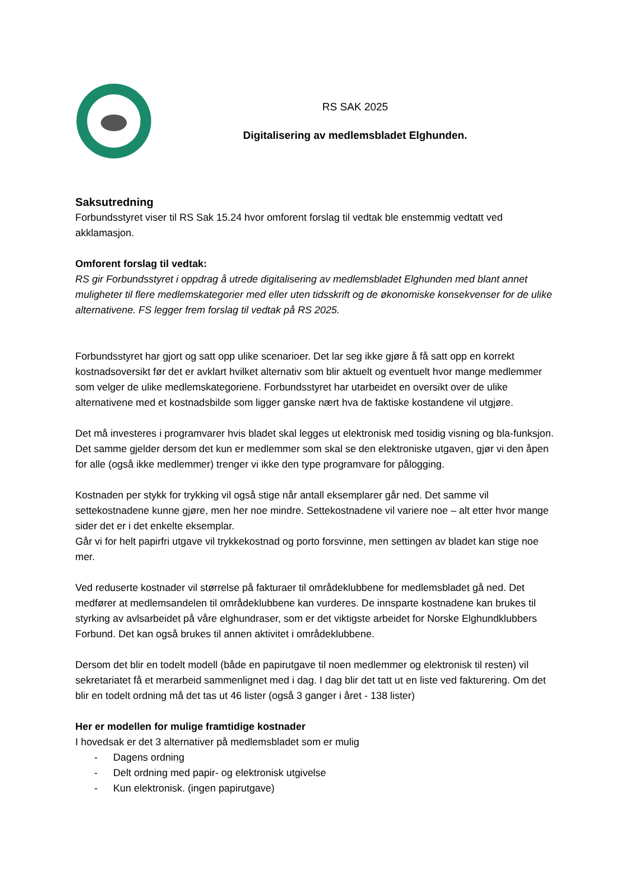RS SAK 2025
Digitalisering av medlemsbladet Elghunden.
Saksutredning
Forbundsstyret viser til RS Sak 15.24 hvor omforent forslag til vedtak ble enstemmig vedtatt ved akklamasjon.
Omforent forslag til vedtak:
RS gir Forbundsstyret i oppdrag å utrede digitalisering av medlemsbladet Elghunden med blant annet muligheter til flere medlemskategorier med eller uten tidsskrift og de økonomiske konsekvenser for de ulike alternativene. FS legger frem forslag til vedtak på RS 2025.
Forbundsstyret har gjort og satt opp ulike scenarioer. Det lar seg ikke gjøre å få satt opp en korrekt kostnadsoversikt før det er avklart hvilket alternativ som blir aktuelt og eventuelt hvor mange medlemmer som velger de ulike medlemskategoriene. Forbundsstyret har utarbeidet en oversikt over de ulike alternativene med et kostnadsbilde som ligger ganske nært hva de faktiske kostandene vil utgjøre.
Det må investeres i programvarer hvis bladet skal legges ut elektronisk med tosidig visning og bla-funksjon. Det samme gjelder dersom det kun er medlemmer som skal se den elektroniske utgaven, gjør vi den åpen for alle (også ikke medlemmer) trenger vi ikke den type programvare for pålogging.
Kostnaden per stykk for trykking vil også stige når antall eksemplarer går ned. Det samme vil settekostnadene kunne gjøre, men her noe mindre. Settekostnadene vil variere noe – alt etter hvor mange sider det er i det enkelte eksemplar.
Går vi for helt papirfri utgave vil trykkekostnad og porto forsvinne, men settingen av bladet kan stige noe mer.
Ved reduserte kostnader vil størrelse på fakturaer til områdeklubbene for medlemsbladet gå ned. Det medfører at medlemsandelen til områdeklubbene kan vurderes. De innsparte kostnadene kan brukes til styrking av avlsarbeidet på våre elghundraser, som er det viktigste arbeidet for Norske Elghundklubbers Forbund. Det kan også brukes til annen aktivitet i områdeklubbene.
Dersom det blir en todelt modell (både en papirutgave til noen medlemmer og elektronisk til resten) vil sekretariatet få et merarbeid sammenlignet med i dag. I dag blir det tatt ut en liste ved fakturering. Om det blir en todelt ordning må det tas ut 46 lister (også 3 ganger i året - 138 lister)
Her er modellen for mulige framtidige kostnader
I hovedsak er det 3 alternativer på medlemsbladet som er mulig
- Dagens ordning
- Delt ordning med papir- og elektronisk utgivelse
- Kun elektronisk. (ingen papirutgave)